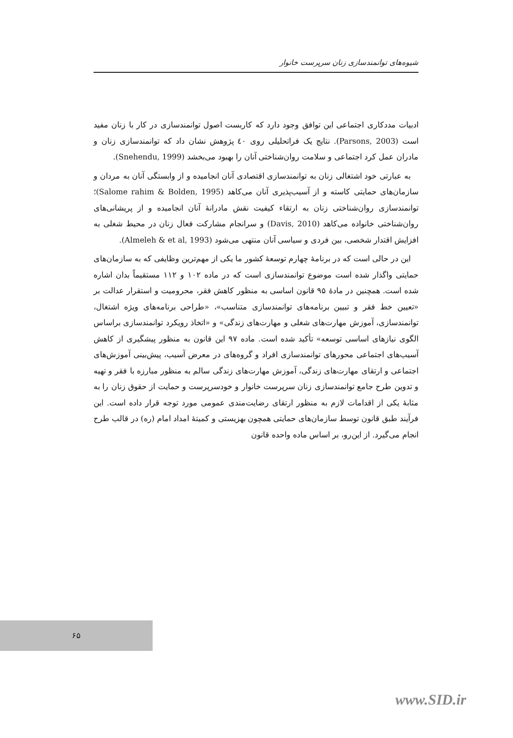شیوه‌های توانمندسازی زنان سرپرست خانوار
ادبیات مددکاری اجتماعی این توافق وجود دارد که کاربست اصول توانمندسازی در کار با زنان مفید است (Parsons, 2003). نتایج یک فراتحلیلی روی ٤٠ پژوهش نشان داد که توانمندسازی زنان و مادران عمل کرد اجتماعی و سلامت روان‌شناختی آنان را بهبود می‌بخشد (Snehendu, 1999).
به عبارتی خود اشتغالی زنان به توانمندسازی اقتصادی آنان انجامیده و از وابستگی آنان به مردان و سازمان‌های حمایتی کاسته و از آسیب‌پذیری آنان می‌کاهد (Salome rahim & Bolden, 1995)؛ توانمندسازی روان‌شناختی زنان به ارتقاء کیفیت نقش مادرانهٔ آنان انجامیده و از پریشانی‌های روان‌شناختی خانواده می‌کاهد (Davis, 2010) و سرانجام مشارکت فعال زنان در محیط شغلی به افزایش اقتدار شخصی، بین فردی و سیاسی آنان منتهی می‌شود (Almeleh & et al, 1993).
این در حالی است که در برنامهٔ چهارم توسعهٔ کشور ما یکی از مهم‌ترین وظایفی که به سازمان‌های حمایتی واگذار شده است موضوع توانمندسازی است که در ماده ۱۰۲ و ۱۱۲ مستقیماً بدان اشاره شده است. همچنین در مادهٔ ۹۵ قانون اساسی به منظور کاهش فقر، محرومیت و استقرار عدالت بر «تعیین خط فقر و تبیین برنامه‌های توانمندسازی متناسب»، «طراحی برنامه‌های ویژه اشتغال، توانمندسازی، آموزش مهارت‌های شغلی و مهارت‌های زندگی» و «اتخاذ رویکرد توانمندسازی براساس الگوی نیازهای اساسی توسعه» تأکید شده است. ماده ۹۷ این قانون به منظور پیشگیری از کاهش آسیب‌های اجتماعی محورهای توانمندسازی افراد و گروه‌های در معرض آسیب، پیش‌بینی آموزش‌های اجتماعی و ارتقای مهارت‌های زندگی، آموزش مهارت‌های زندگی سالم به منظور مبارزه با فقر و تهیه و تدوین طرح جامع توانمندسازی زنان سرپرست خانوار و خودسرپرست و حمایت از حقوق زنان را به مثابهٔ یکی از اقدامات لازم به منظور ارتقای رضایت‌مندی عمومی مورد توجه قرار داده است. این فرآیند طبق قانون توسط سازمان‌های حمایتی همچون بهزیستی و کمیتهٔ امداد امام (ره) در قالب طرح انجام می‌گیرد. از این‌رو، بر اساس ماده واحده قانون
۶۵
www.SID.ir